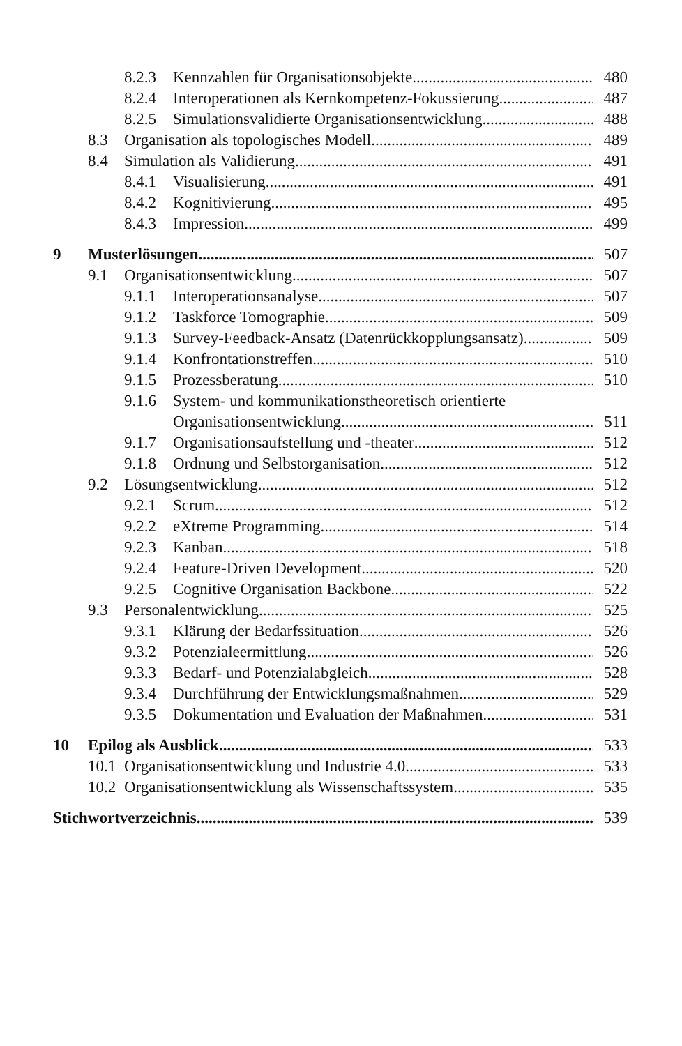8.2.3 Kennzahlen für Organisationsobjekte 480
8.2.4 Interoperationen als Kernkompetenz-Fokussierung 487
8.2.5 Simulationsvalidierte Organisationsentwicklung 488
8.3 Organisation als topologisches Modell 489
8.4 Simulation als Validierung 491
8.4.1 Visualisierung 491
8.4.2 Kognitivierung 495
8.4.3 Impression 499
9 Musterlösungen 507
9.1 Organisationsentwicklung 507
9.1.1 Interoperationsanalyse 507
9.1.2 Taskforce Tomographie 509
9.1.3 Survey-Feedback-Ansatz (Datenrückkopplungsansatz) 509
9.1.4 Konfrontationstreffen 510
9.1.5 Prozessberatung 510
9.1.6 System- und kommunikationstheoretisch orientierte
Organisationsentwicklung 511
9.1.7 Organisationsaufstellung und -theater 512
9.1.8 Ordnung und Selbstorganisation 512
9.2 Lösungsentwicklung 512
9.2.1 Scrum 512
9.2.2 eXtreme Programming 514
9.2.3 Kanban 518
9.2.4 Feature-Driven Development 520
9.2.5 Cognitive Organisation Backbone 522
9.3 Personalentwicklung 525
9.3.1 Klärung der Bedarfssituation 526
9.3.2 Potenzialeermittlung 526
9.3.3 Bedarf- und Potenzialabgleich 528
9.3.4 Durchführung der Entwicklungsmaßnahmen 529
9.3.5 Dokumentation und Evaluation der Maßnahmen 531
10 Epilog als Ausblick 533
10.1 Organisationsentwicklung und Industrie 4.0 533
10.2 Organisationsentwicklung als Wissenschaftssystem 535
Stichwortverzeichnis 539